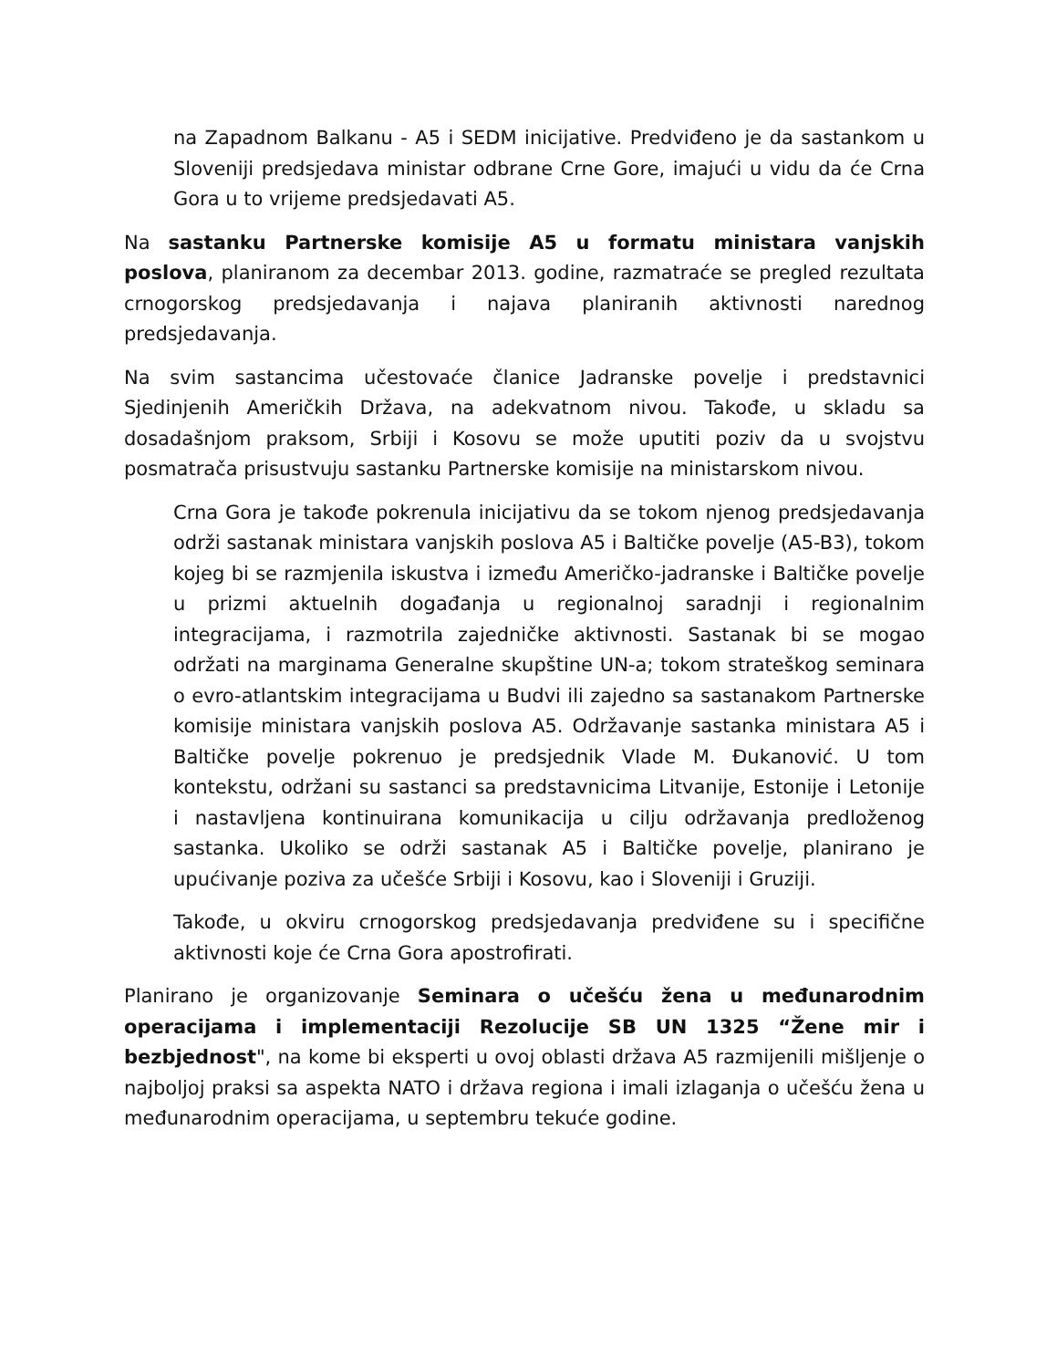na Zapadnom Balkanu - A5 i SEDM inicijative. Predviđeno je da sastankom u Sloveniji predsjedava ministar odbrane Crne Gore, imajući u vidu da će Crna Gora u to vrijeme predsjedavati A5.
Na sastanku Partnerske komisije A5 u formatu ministara vanjskih poslova, planiranom za decembar 2013. godine, razmatraće se pregled rezultata crnogorskog predsjedavanja i najava planiranih aktivnosti narednog predsjedavanja.
Na svim sastancima učestovaće članice Jadranske povelje i predstavnici Sjedinjenih Američkih Država, na adekvatnom nivou. Takođe, u skladu sa dosadašnjom praksom, Srbiji i Kosovu se može uputiti poziv da u svojstvu posmatrača prisustvuju sastanku Partnerske komisije na ministarskom nivou.
Crna Gora je takođe pokrenula inicijativu da se tokom njenog predsjedavanja održi sastanak ministara vanjskih poslova A5 i Baltičke povelje (A5-B3), tokom kojeg bi se razmjenila iskustva i između Američko-jadranske i Baltičke povelje u prizmi aktuelnih događanja u regionalnoj saradnji i regionalnim integracijama, i razmotrila zajedničke aktivnosti. Sastanak bi se mogao održati na marginama Generalne skupštine UN-a; tokom strateškog seminara o evro-atlantskim integracijama u Budvi ili zajedno sa sastanakom Partnerske komisije ministara vanjskih poslova A5. Održavanje sastanka ministara A5 i Baltičke povelje pokrenuo je predsjednik Vlade M. Đukanović. U tom kontekstu, održani su sastanci sa predstavnicima Litvanije, Estonije i Letonije i nastavljena kontinuirana komunikacija u cilju održavanja predloženog sastanka. Ukoliko se održi sastanak A5 i Baltičke povelje, planirano je upućivanje poziva za učešće Srbiji i Kosovu, kao i Sloveniji i Gruziji.
Takođe, u okviru crnogorskog predsjedavanja predviđene su i specifične aktivnosti koje će Crna Gora apostrofirati.
Planirano je organizovanje Seminara o učešću žena u međunarodnim operacijama i implementaciji Rezolucije SB UN 1325 “Žene mir i bezbjednost", na kome bi eksperti u ovoj oblasti država A5 razmijenili mišljenje o najboljoj praksi sa aspekta NATO i država regiona i imali izlaganja o učešću žena u međunarodnim operacijama, u septembru tekuće godine.